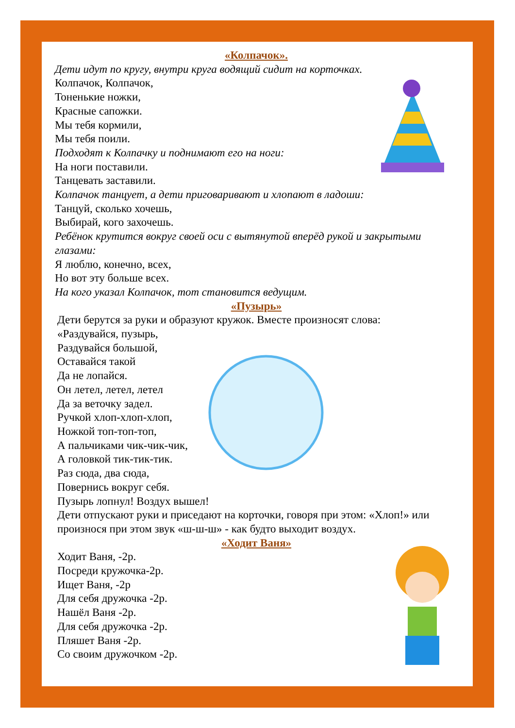«Колпачок».
Дети идут по кругу, внутри круга водящий сидит на корточках.
Колпачок, Колпачок,
Тоненькие ножки,
Красные сапожки.
Мы тебя кормили,
Мы тебя поили.
Подходят к Колпачку и поднимают его на ноги:
На ноги поставили.
Танцевать заставили.
Колпачок танцует, а дети приговаривают и хлопают в ладоши:
Танцуй, сколько хочешь,
Выбирай, кого захочешь.
Ребёнок крутится вокруг своей оси с вытянутой вперёд рукой и закрытыми глазами:
Я люблю, конечно, всех,
Но вот эту больше всех.
На кого указал Колпачок, тот становится ведущим.
«Пузырь»
Дети берутся за руки и образуют кружок. Вместе произносят слова:
«Раздувайся, пузырь,
Раздувайся большой,
Оставайся такой
Да не лопайся.
Он летел, летел, летел
Да за веточку задел.
Ручкой хлоп-хлоп-хлоп,
Ножкой топ-топ-топ,
А пальчиками чик-чик-чик,
А головкой тик-тик-тик.
Раз сюда, два сюда,
Повернись вокруг себя.
Пузырь лопнул! Воздух вышел!
Дети отпускают руки и приседают на корточки, говоря при этом: «Хлоп!» или произнося при этом звук «ш-ш-ш» - как будто выходит воздух.
«Ходит Ваня»
Ходит Ваня, -2р.
Посреди кружочка-2р.
Ищет Ваня, -2р
Для себя дружочка -2р.
Нашёл Ваня -2р.
Для себя дружочка -2р.
Пляшет Ваня -2р.
Со своим дружочком -2р.